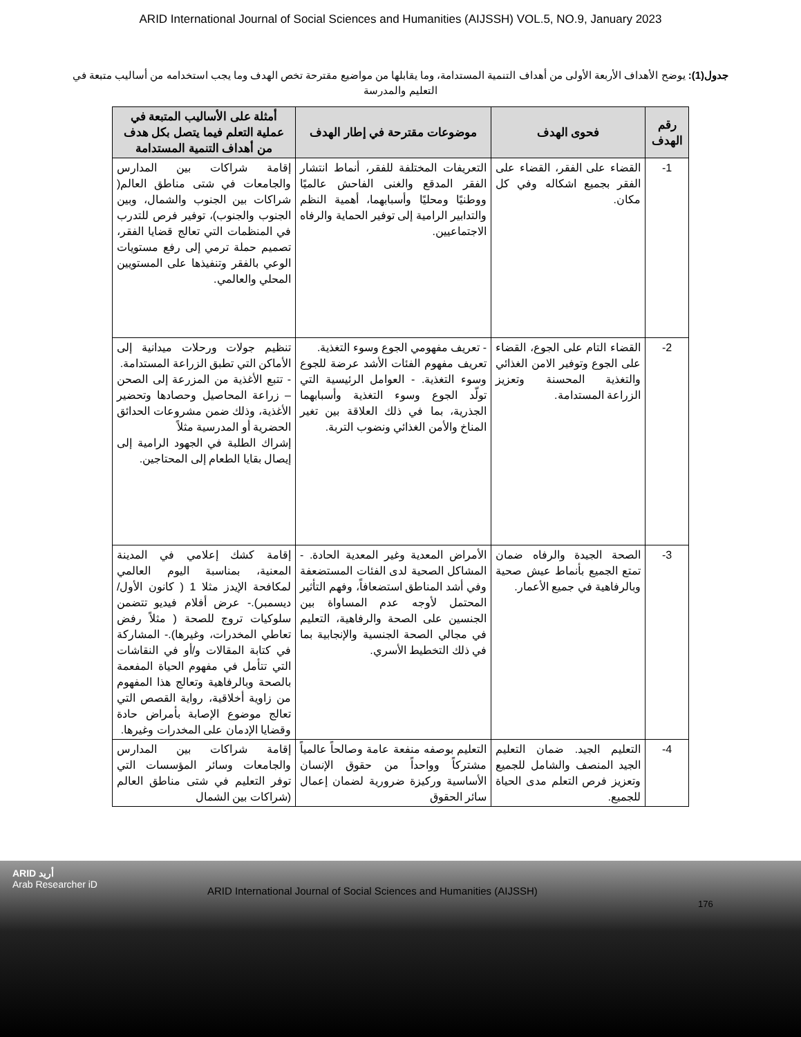ARID International Journal of Social Sciences and Humanities (AIJSSH) VOL.5, NO.9, January 2023
جدول(1): يوضح الأهداف الأربعة الأولى من أهداف التنمية المستدامة، وما يقابلها من مواضيع مقترحة تخص الهدف وما يجب استخدامه من أساليب متبعة في التعليم والمدرسة
| رقم الهدف | فحوى الهدف | موضوعات مقترحة في إطار الهدف | أمثلة على الأساليب المتبعة في عملية التعلم فيما يتصل بكل هدف من أهداف التنمية المستدامة |
| --- | --- | --- | --- |
| 1- | القضاء على الفقر، القضاء على الفقر بجميع اشكاله وفي كل مكان. | التعريفات المختلفة للفقر، أنماط انتشار الفقر المدقع والغنى الفاحش عالميًا ووطنيًا ومحليًا وأسبابهما، أهمية النظم والتدابير الرامية إلى توفير الحماية والرفاه الاجتماعيين. | إقامة شراكات بين المدارس والجامعات في شتى مناطق العالم( شراكات بين الجنوب والشمال، وبين الجنوب والجنوب)، توفير فرص للتدرب في المنظمات التي تعالج قضايا الفقر، تصميم حملة ترمي إلى رفع مستويات الوعي بالفقر وتنفيذها على المستويين المحلي والعالمي. |
| 2- | القضاء التام على الجوع، القضاء على الجوع وتوفير الامن الغذائي والتغذية المحسنة وتعزيز الزراعة المستدامة. | - تعريف مفهومي الجوع وسوء التغذية. تعريف مفهوم الفئات الأشد عرضة للجوع وسوء التغذية. - العوامل الرئيسية التي تولّد الجوع وسوء التغذية وأسبابهما الجذرية، بما في ذلك العلاقة بين تغير المناخ والأمن الغذائي ونضوب التربة. | تنظيم جولات ورحلات ميدانية إلى الأماكن التي تطبق الزراعة المستدامة. - تتبع الأغذية من المزرعة إلى الصحن – زراعة المحاصيل وحصادها وتحضير الأغذية، وذلك ضمن مشروعات الحدائق الحضرية أو المدرسية مثلاً إشراك الطلبة في الجهود الرامية إلى إيصال بقايا الطعام إلى المحتاجين. |
| 3- | الصحة الجيدة والرفاه ضمان تمتع الجميع بأنماط عيش صحية وبالرفاهية في جميع الأعمار. | الأمراض المعدية وغير المعدية الحادة. - المشاكل الصحية لدى الفئات المستضعفة وفي أشد المناطق استضعافاً، وفهم التأثير المحتمل لأوجه عدم المساواة بين الجنسين على الصحة والرفاهية، التعليم في مجالي الصحة الجنسية والإنجابية بما في ذلك التخطيط الأسري. | إقامة كشك إعلامي في المدينة المعنية، بمناسبة اليوم العالمي لمكافحة الإيدز مثلا 1 ( كانون الأول/ ديسمبر).- عرض أفلام فيديو تتضمن سلوكيات تروج للصحة ( مثلاً رفض تعاطي المخدرات، وغيرها).- المشاركة في كتابة المقالات و/أو في النقاشات التي تتأمل في مفهوم الحياة المفعمة بالصحة وبالرفاهية وتعالج هذا المفهوم من زاوية أخلاقية، رواية القصص التي تعالج موضوع الإصابة بأمراض حادة وقضايا الإدمان على المخدرات وغيرها. |
| 4- | التعليم الجيد. ضمان التعليم الجيد المنصف والشامل للجميع وتعزيز فرص التعلم مدى الحياة للجميع. | التعليم بوصفه منفعة عامة وصالحاً عالمياً مشتركاً وواحداً من حقوق الإنسان الأساسية وركيزة ضرورية لضمان إعمال سائر الحقوق | إقامة شراكات بين المدارس والجامعات وسائر المؤسسات التي توفر التعليم في شتى مناطق العالم (شراكات بين الشمال |
ARID أريد
Arab Researcher iD
ARID International Journal of Social Sciences and Humanities (AIJSSH)
176